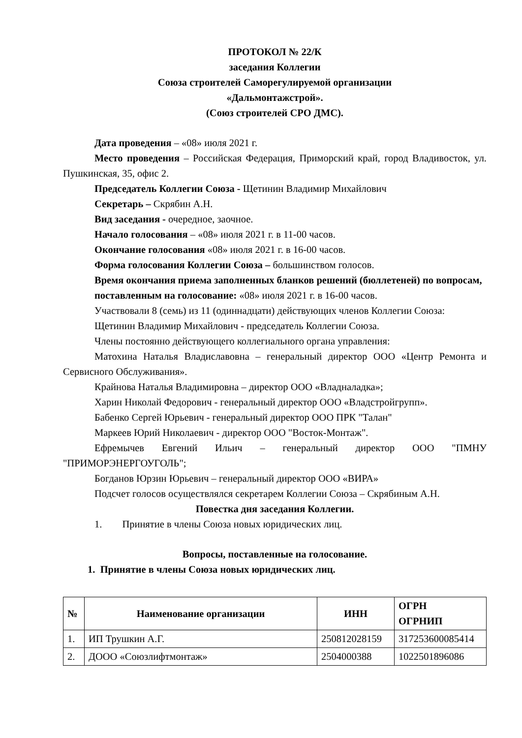ПРОТОКОЛ № 22/К
заседания Коллегии
Союза строителей Саморегулируемой организации
«Дальмонтажстрой».
(Союз строителей СРО ДМС).
Дата проведения – «08» июля 2021 г.
Место проведения – Российская Федерация, Приморский край, город Владивосток, ул. Пушкинская, 35, офис 2.
Председатель Коллегии Союза - Щетинин Владимир Михайлович
Секретарь – Скрябин А.Н.
Вид заседания - очередное, заочное.
Начало голосования – «08» июля 2021 г. в 11-00 часов.
Окончание голосования «08» июля 2021 г. в 16-00 часов.
Форма голосования Коллегии Союза – большинством голосов.
Время окончания приема заполненных бланков решений (бюллетеней) по вопросам,
поставленным на голосование: «08» июля 2021 г. в 16-00 часов.
Участвовали 8 (семь) из 11 (одиннадцати) действующих членов Коллегии Союза:
Щетинин Владимир Михайлович - председатель Коллегии Союза.
Члены постоянно действующего коллегиального органа управления:
Матохина Наталья Владиславовна – генеральный директор ООО «Центр Ремонта и Сервисного Обслуживания».
Крайнова Наталья Владимировна – директор ООО «Владналадка»;
Харин Николай Федорович - генеральный директор ООО «Владстройгрупп».
Бабенко Сергей Юрьевич - генеральный директор ООО ПРК "Талан"
Маркеев Юрий Николаевич - директор ООО "Восток-Монтаж".
Ефремычев Евгений Ильич – генеральный директор ООО "ПМНУ "ПРИМОРЭНЕРГОУГОЛЬ";
Богданов Юрзин Юрьевич – генеральный директор ООО «ВИРА»
Подсчет голосов осуществлялся секретарем Коллегии Союза – Скрябиным А.Н.
Повестка дня заседания Коллегии.
1. Принятие в члены Союза новых юридических лиц.
Вопросы, поставленные на голосование.
1. Принятие в члены Союза новых юридических лиц.
| № | Наименование организации | ИНН | ОГРН ОГРНИП |
| --- | --- | --- | --- |
| 1. | ИП Трушкин А.Г. | 250812028159 | 317253600085414 |
| 2. | ДООО «Союзлифтмонтаж» | 2504000388 | 1022501896086 |